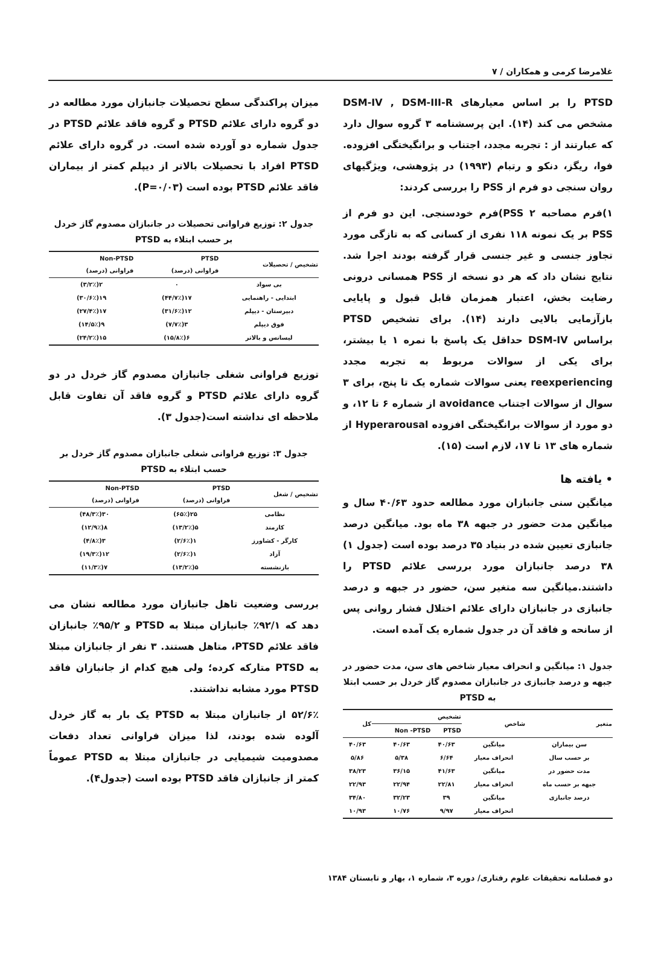غلامرضا کرمی و همکاران / ۷
PTSD را بر اساس معیارهای DSM-IV , DSM-III-R مشخص می کند (۱۴). این پرسشنامه ۳ گروه سوال دارد که عبارتند از : تجربه مجدد، اجتناب و برانگیختگی افزوده. فوا، ریگز، دنکو و رتبام (۱۹۹۳) در پژوهشی، ویژگیهای روان سنجی دو فرم از PSS را بررسی کردند:
۱)فرم مصاحبه PSS ۲)فرم خودسنجی. این دو فرم از PSS بر یک نمونه ۱۱۸ نفری از کسانی که به تازگی مورد تجاوز جنسی و غیر جنسی قرار گرفته بودند اجرا شد. نتایج نشان داد که هر دو نسخه از PSS همسانی درونی رضایت بخش، اعتبار همزمان قابل قبول و پایایی بازآزمایی بالایی دارند (۱۴). برای تشخیص PTSD براساس DSM-IV حداقل یک پاسخ با نمره ۱ یا بیشتر، برای یکی از سوالات مربوط به تجربه مجدد reexperiencing یعنی سوالات شماره یک تا پنج، برای ۳ سوال از سوالات اجتناب avoidance از شماره ۶ تا ۱۲، و دو مورد از سوالات برانگیختگی افزوده Hyperarousal از شماره های ۱۳ تا ۱۷، لازم است (۱۵).
• یافته ها
میانگین سنی جانبازان مورد مطالعه حدود ۴۰/۶۳ سال و میانگین مدت حضور در جبهه ۳۸ ماه بود. میانگین درصد جانبازی تعیین شده در بنیاد ۳۵ درصد بوده است (جدول ۱) ۳۸ درصد جانبازان مورد بررسی علائم PTSD را داشتند.میانگین سه متغیر سن، حضور در جبهه و درصد جانبازی در جانبازان دارای علائم اختلال فشار روانی پس از سانحه و فاقد آن در جدول شماره یک آمده است.
جدول ۱: میانگین و انحراف معیار شاخص های سن، مدت حضور در جبهه و درصد جانبازی در جانبازان مصدوم گاز خردل بر حسب ابتلا به PTSD
| متغیر | شاخص | تشخیص | | کل |
| --- | --- | --- | --- | --- |
| | | PTSD | Non -PTSD | |
| سن بیماران | میانگین | ۴۰/۶۳ | ۴۰/۶۳ | ۴۰/۶۳ |
| بر حسب سال | انحراف معیار | ۶/۶۴ | ۵/۳۸ | ۵/۸۶ |
| مدت حضور در | میانگین | ۴۱/۶۳ | ۳۶/۱۵ | ۳۸/۲۳ |
| جبهه بر حسب ماه | انحراف معیار | ۲۲/۸۱ | ۲۲/۹۴ | ۲۲/۹۳ |
| درصد جانبازی | میانگین | ۳۹ | ۳۲/۲۳ | ۳۴/۸۰ |
| | انحراف معیار | ۹/۹۷ | ۱۰/۷۶ | ۱۰/۹۳ |
میزان پراکندگی سطح تحصیلات جانبازان مورد مطالعه در دو گروه دارای علائم PTSD و گروه فاقد علائم PTSD در جدول شماره دو آورده شده است. در گروه دارای علائم PTSD افراد با تحصیلات بالاتر از دیپلم کمتر از بیماران فاقد علائم PTSD بوده است (P=۰/۰۳).
جدول ۲: توزیع فراوانی تحصیلات در جانبازان مصدوم گاز خردل بر حسب ابتلاء به PTSD
| تشخیص / تحصیلات | PTSD فراوانی (درصد) | Non-PTSD فراوانی (درصد) |
| --- | --- | --- |
| بی سواد | ۰ | ۲(۳/۲٪) |
| ابتدایی - راهنمایی | ۱۷(۴۴/۷٪) | ۱۹(۳۰/۶٪) |
| دبیرستان - دیپلم | ۱۲(۳۱/۶٪) | ۱۷(۲۷/۴٪) |
| فوق دیپلم | ۳(۷/۷٪) | ۹(۱۴/۵٪) |
| لیسانس و بالاتر | ۶(۱۵/۸٪) | ۱۵(۲۴/۲٪) |
توزیع فراوانی شغلی جانبازان مصدوم گاز خردل در دو گروه دارای علائم PTSD و گروه فاقد آن تفاوت قابل ملاحظه ای نداشته است(جدول ۳).
جدول ۳: توزیع فراوانی شغلی جانبازان مصدوم گاز خردل بر حسب ابتلاء به PTSD
| تشخیص / شغل | PTSD فراوانی (درصد) | Non-PTSD فراوانی (درصد) |
| --- | --- | --- |
| نظامی | ۲۵(۶۵٪) | ۳۰(۴۸/۳٪) |
| کارمند | ۵(۱۳/۲٪) | ۸(۱۲/۹٪) |
| کارگر - کشاورز | ۱(۲/۶٪) | ۳(۴/۸٪) |
| آزاد | ۱(۲/۶٪) | ۱۲(۱۹/۳٪) |
| بازنشسته | ۵(۱۳/۲٪) | ۷(۱۱/۳٪) |
بررسی وضعیت تاهل جانبازان مورد مطالعه نشان می دهد که ۹۲/۱٪ جانبازان مبتلا به PTSD و ۹۵/۲٪ جانبازان فاقد علائم PTSD، متاهل هستند. ۳ نفر از جانبازان مبتلا به PTSD متارکه کرده؛ ولی هیچ کدام از جانبازان فاقد PTSD مورد مشابه نداشتند.
۵۲/۶٪ از جانبازان مبتلا به PTSD یک بار به گاز خردل آلوده شده بودند، لذا میزان فراوانی تعداد دفعات مصدومیت شیمیایی در جانبازان مبتلا به PTSD عموماً کمتر از جانبازان فاقد PTSD بوده است (جدول۴).
دو فصلنامه تحقیقات علوم رفتاری/ دوره ۳، شماره ۱، بهار و تابستان ۱۳۸۴